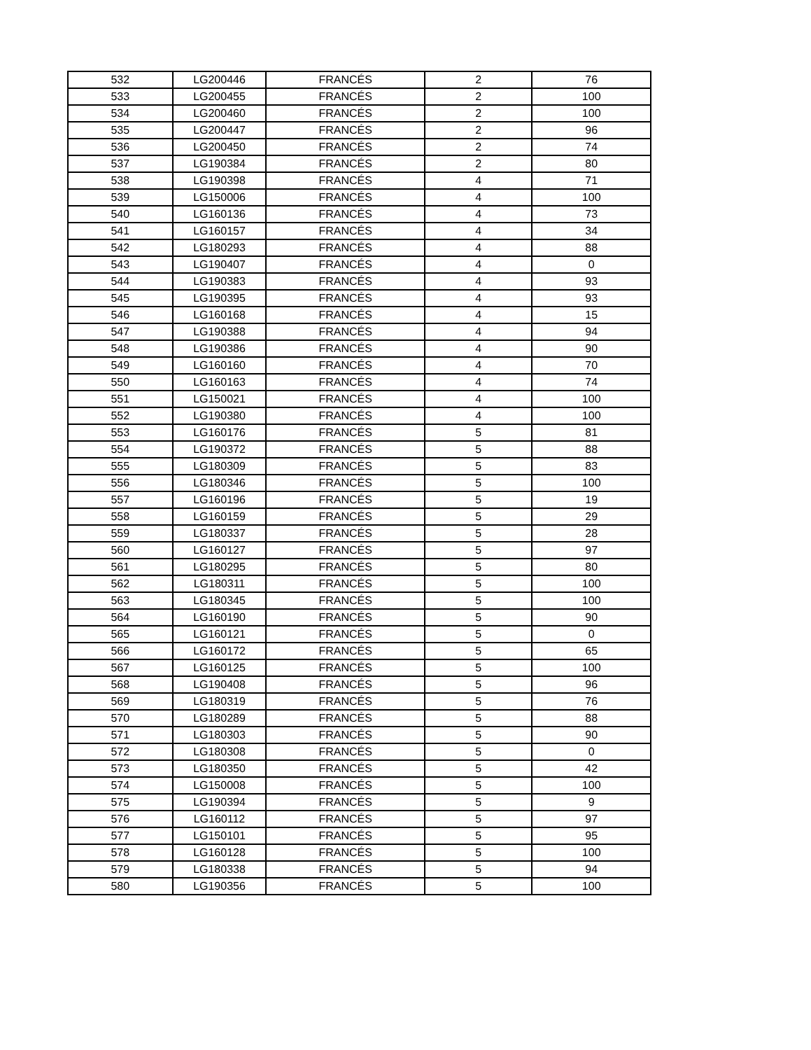| 532 | LG200446 | FRANCÉS | 2 | 76 |
| 533 | LG200455 | FRANCÉS | 2 | 100 |
| 534 | LG200460 | FRANCÉS | 2 | 100 |
| 535 | LG200447 | FRANCÉS | 2 | 96 |
| 536 | LG200450 | FRANCÉS | 2 | 74 |
| 537 | LG190384 | FRANCÉS | 2 | 80 |
| 538 | LG190398 | FRANCÉS | 4 | 71 |
| 539 | LG150006 | FRANCÉS | 4 | 100 |
| 540 | LG160136 | FRANCÉS | 4 | 73 |
| 541 | LG160157 | FRANCÉS | 4 | 34 |
| 542 | LG180293 | FRANCÉS | 4 | 88 |
| 543 | LG190407 | FRANCÉS | 4 | 0 |
| 544 | LG190383 | FRANCÉS | 4 | 93 |
| 545 | LG190395 | FRANCÉS | 4 | 93 |
| 546 | LG160168 | FRANCÉS | 4 | 15 |
| 547 | LG190388 | FRANCÉS | 4 | 94 |
| 548 | LG190386 | FRANCÉS | 4 | 90 |
| 549 | LG160160 | FRANCÉS | 4 | 70 |
| 550 | LG160163 | FRANCÉS | 4 | 74 |
| 551 | LG150021 | FRANCÉS | 4 | 100 |
| 552 | LG190380 | FRANCÉS | 4 | 100 |
| 553 | LG160176 | FRANCÉS | 5 | 81 |
| 554 | LG190372 | FRANCÉS | 5 | 88 |
| 555 | LG180309 | FRANCÉS | 5 | 83 |
| 556 | LG180346 | FRANCÉS | 5 | 100 |
| 557 | LG160196 | FRANCÉS | 5 | 19 |
| 558 | LG160159 | FRANCÉS | 5 | 29 |
| 559 | LG180337 | FRANCÉS | 5 | 28 |
| 560 | LG160127 | FRANCÉS | 5 | 97 |
| 561 | LG180295 | FRANCÉS | 5 | 80 |
| 562 | LG180311 | FRANCÉS | 5 | 100 |
| 563 | LG180345 | FRANCÉS | 5 | 100 |
| 564 | LG160190 | FRANCÉS | 5 | 90 |
| 565 | LG160121 | FRANCÉS | 5 | 0 |
| 566 | LG160172 | FRANCÉS | 5 | 65 |
| 567 | LG160125 | FRANCÉS | 5 | 100 |
| 568 | LG190408 | FRANCÉS | 5 | 96 |
| 569 | LG180319 | FRANCÉS | 5 | 76 |
| 570 | LG180289 | FRANCÉS | 5 | 88 |
| 571 | LG180303 | FRANCÉS | 5 | 90 |
| 572 | LG180308 | FRANCÉS | 5 | 0 |
| 573 | LG180350 | FRANCÉS | 5 | 42 |
| 574 | LG150008 | FRANCÉS | 5 | 100 |
| 575 | LG190394 | FRANCÉS | 5 | 9 |
| 576 | LG160112 | FRANCÉS | 5 | 97 |
| 577 | LG150101 | FRANCÉS | 5 | 95 |
| 578 | LG160128 | FRANCÉS | 5 | 100 |
| 579 | LG180338 | FRANCÉS | 5 | 94 |
| 580 | LG190356 | FRANCÉS | 5 | 100 |